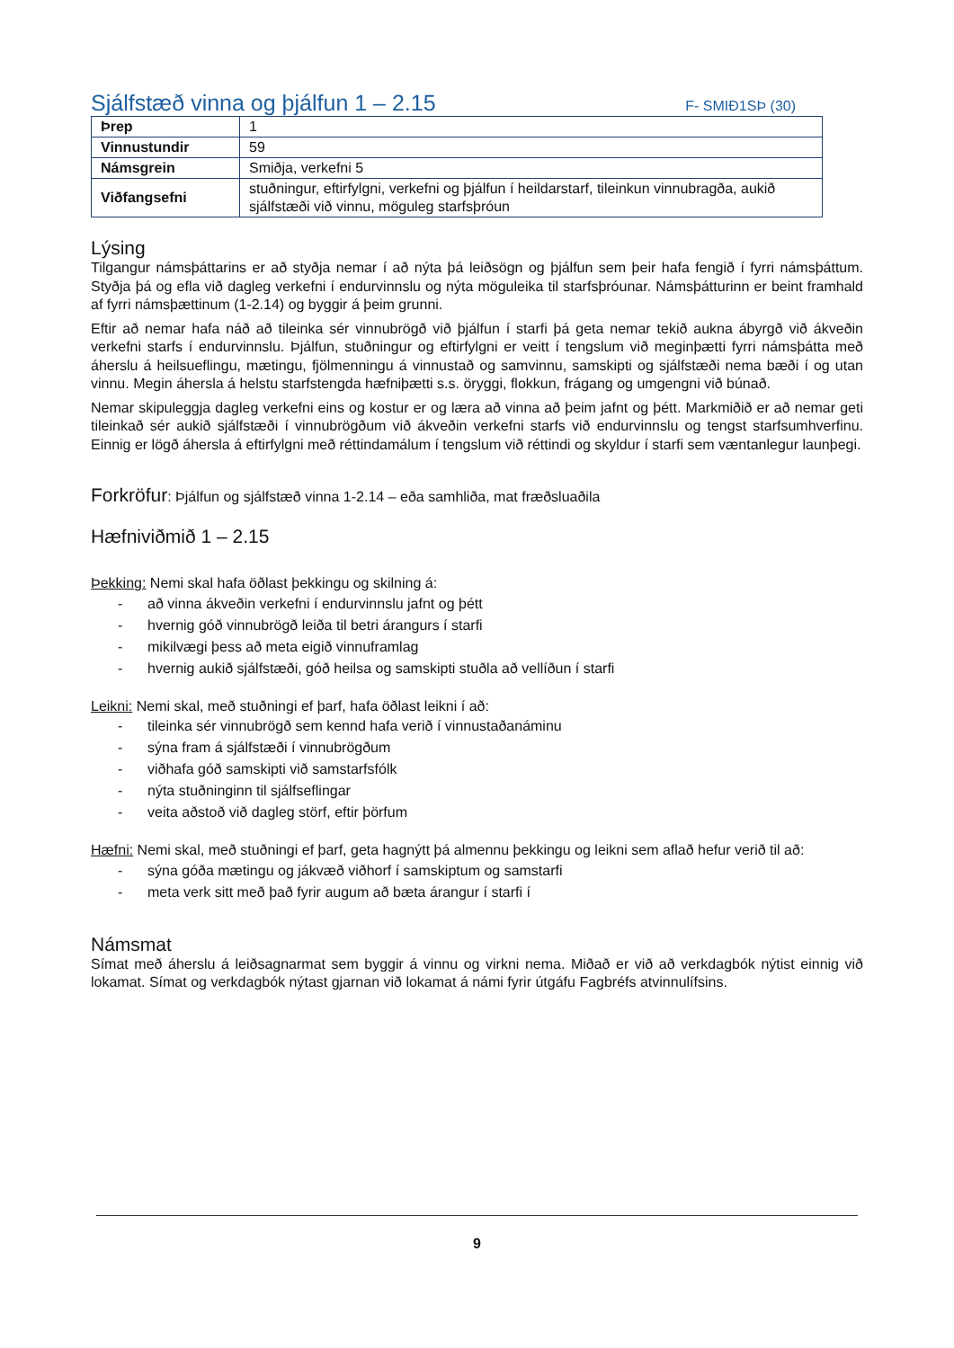Sjálfstæð vinna og þjálfun 1 – 2.15
F- SMIÐ1SÞ (30)
| Þrep | 1 |
| Vinnustundir | 59 |
| Námsgrein | Smiðja, verkefni 5 |
| Viðfangsefni | stuðningur, eftirfylgni, verkefni og þjálfun í heildarstarf, tileinkun vinnubragða, aukið sjálfstæði við vinnu, möguleg starfsþróun |
Lýsing
Tilgangur námsþáttarins er að styðja nemar í að nýta þá leiðsögn og þjálfun sem þeir hafa fengið í fyrri námsþáttum. Styðja þá og efla við dagleg verkefni í endurvinnslu og nýta möguleika til starfsþróunar. Námsþátturinn er beint framhald af fyrri námsþættinum (1-2.14) og byggir á þeim grunni.
Eftir að nemar hafa náð að tileinka sér vinnubrögð við þjálfun í starfi þá geta nemar tekið aukna ábyrgð við ákveðin verkefni starfs í endurvinnslu. Þjálfun, stuðningur og eftirfylgni er veitt í tengslum við meginþætti fyrri námsþátta með áherslu á heilsueflingu, mætingu, fjölmenningu á vinnustað og samvinnu, samskipti og sjálfstæði nema bæði í og utan vinnu. Megin áhersla á helstu starfstengda hæfniþætti s.s. öryggi, flokkun, frágang og umgengni við búnað.
Nemar skipuleggja dagleg verkefni eins og kostur er og læra að vinna að þeim jafnt og þétt. Markmiðið er að nemar geti tileinkað sér aukið sjálfstæði í vinnubrögðum við ákveðin verkefni starfs við endurvinnslu og tengst starfsumhverfinu. Einnig er lögð áhersla á eftirfylgni með réttindamálum í tengslum við réttindi og skyldur í starfi sem væntanlegur launþegi.
Forkröfur: Þjálfun og sjálfstæð vinna 1-2.14 – eða samhliða, mat fræðsluaðila
Hæfniviðmið 1 – 2.15
Þekking: Nemi skal hafa öðlast þekkingu og skilning á:
- að vinna ákveðin verkefni í endurvinnslu jafnt og þétt
- hvernig góð vinnubrögð leiða til betri árangurs í starfi
- mikilvægi þess að meta eigið vinnuframlag
- hvernig aukið sjálfstæði, góð heilsa og samskipti stuðla að vellíðun í starfi
Leikni: Nemi skal, með stuðningi ef þarf, hafa öðlast leikni í að:
- tileinka sér vinnubrögð sem kennd hafa verið í vinnustaðanáminu
- sýna fram á sjálfstæði í vinnubrögðum
- viðhafa góð samskipti við samstarfsfólk
- nýta stuðninginn til sjálfseflingar
- veita aðstoð við dagleg störf, eftir þörfum
Hæfni: Nemi skal, með stuðningi ef þarf, geta hagnýtt þá almennu þekkingu og leikni sem aflað hefur verið til að:
- sýna góða mætingu og jákvæð viðhorf í samskiptum og samstarfi
- meta verk sitt með það fyrir augum að bæta árangur í starfi í
Námsmat
Símat með áherslu á leiðsagnarmat sem byggir á vinnu og virkni nema. Miðað er við að verkdagbók nýtist einnig við lokamat. Símat og verkdagbók nýtast gjarnan við lokamat á námi fyrir útgáfu Fagbréfs atvinnulífsins.
9